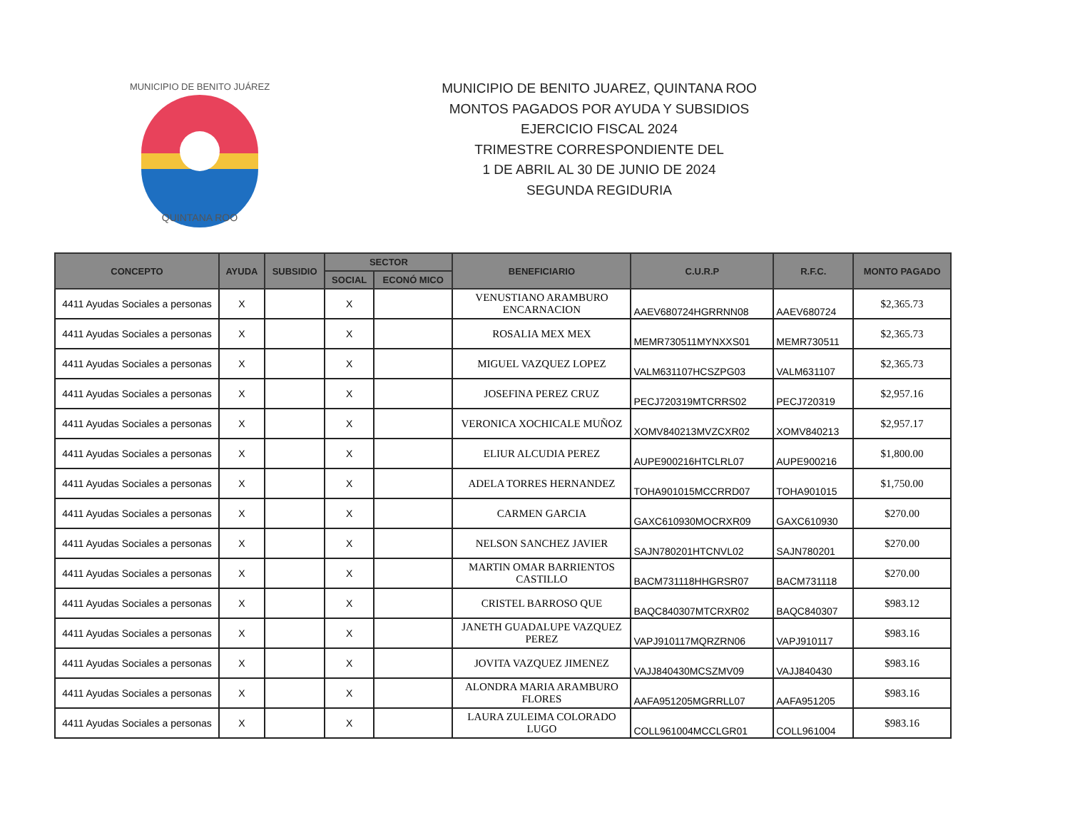QUINTANA ROO
MUNICIPIO DE BENITO JUÁREZ
MUNICIPIO DE BENITO JUAREZ, QUINTANA ROO
MONTOS PAGADOS POR AYUDA Y SUBSIDIOS
EJERCICIO FISCAL 2024
TRIMESTRE CORRESPONDIENTE DEL
1 DE ABRIL AL 30 DE JUNIO DE 2024
SEGUNDA REGIDURIA
| CONCEPTO | AYUDA | SUBSIDIO | SECTOR | | BENEFICIARIO | C.U.R.P | R.F.C. | MONTO PAGADO |
| --- | --- | --- | --- | --- | --- | --- | --- | --- |
| | | | SOCIAL | ECONÓ MICO | | | | |
| 4411 Ayudas Sociales a personas | X | | X | | VENUSTIANO ARAMBURO ENCARNACION | AAEV680724HGRRNN08 | AAEV680724 | $2,365.73 |
| 4411 Ayudas Sociales a personas | X | | X | | ROSALIA MEX MEX | MEMR730511MYNXXS01 | MEMR730511 | $2,365.73 |
| 4411 Ayudas Sociales a personas | X | | X | | MIGUEL VAZQUEZ LOPEZ | VALM631107HCSZPG03 | VALM631107 | $2,365.73 |
| 4411 Ayudas Sociales a personas | X | | X | | JOSEFINA PEREZ CRUZ | PECJ720319MTCRRS02 | PECJ720319 | $2,957.16 |
| 4411 Ayudas Sociales a personas | X | | X | | VERONICA XOCHICALE MUÑOZ | XOMV840213MVZCXR02 | XOMV840213 | $2,957.17 |
| 4411 Ayudas Sociales a personas | X | | X | | ELIUR ALCUDIA PEREZ | AUPE900216HTCLRL07 | AUPE900216 | $1,800.00 |
| 4411 Ayudas Sociales a personas | X | | X | | ADELA TORRES HERNANDEZ | TOHA901015MCCRRD07 | TOHA901015 | $1,750.00 |
| 4411 Ayudas Sociales a personas | X | | X | | CARMEN GARCIA | GAXC610930MOCRXR09 | GAXC610930 | $270.00 |
| 4411 Ayudas Sociales a personas | X | | X | | NELSON SANCHEZ JAVIER | SAJN780201HTCNVL02 | SAJN780201 | $270.00 |
| 4411 Ayudas Sociales a personas | X | | X | | MARTIN OMAR BARRIENTOS CASTILLO | BACM731118HHGRSR07 | BACM731118 | $270.00 |
| 4411 Ayudas Sociales a personas | X | | X | | CRISTEL BARROSO QUE | BAQC840307MTCRXR02 | BAQC840307 | $983.12 |
| 4411 Ayudas Sociales a personas | X | | X | | JANETH GUADALUPE VAZQUEZ PEREZ | VAPJ910117MQRZRN06 | VAPJ910117 | $983.16 |
| 4411 Ayudas Sociales a personas | X | | X | | JOVITA VAZQUEZ JIMENEZ | VAJJ840430MCSZMV09 | VAJJ840430 | $983.16 |
| 4411 Ayudas Sociales a personas | X | | X | | ALONDRA MARIA ARAMBURO FLORES | AAFA951205MGRRLL07 | AAFA951205 | $983.16 |
| 4411 Ayudas Sociales a personas | X | | X | | LAURA ZULEIMA COLORADO LUGO | COLL961004MCCLGR01 | COLL961004 | $983.16 |